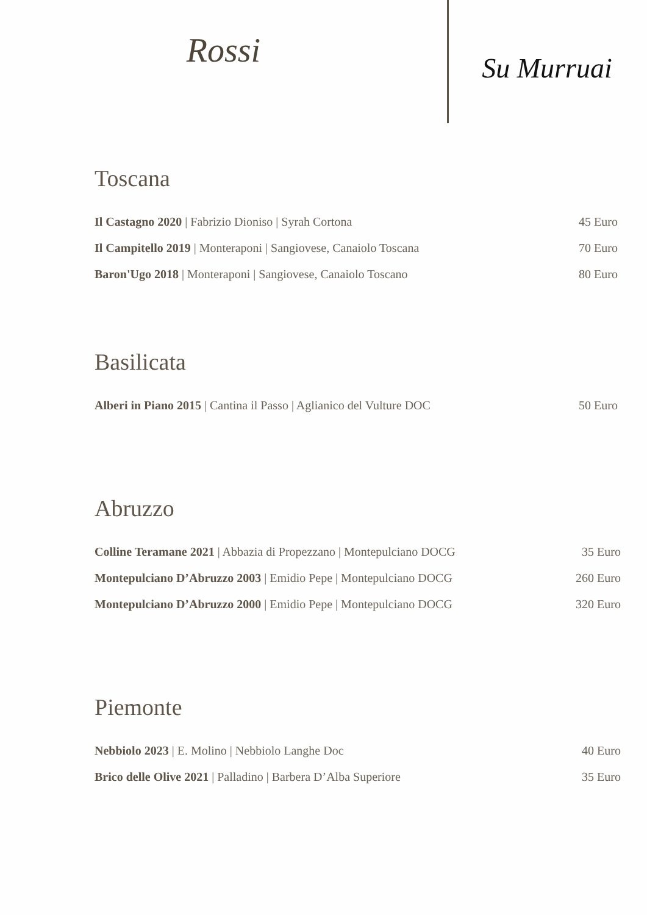Rossi
Su Murruai
Toscana
Il Castagno 2020 | Fabrizio Dioniso | Syrah Cortona 45 Euro
Il Campitello 2019 | Monteraponi | Sangiovese, Canaiolo Toscana 70 Euro
Baron'Ugo 2018 | Monteraponi | Sangiovese, Canaiolo Toscano 80 Euro
Basilicata
Alberi in Piano 2015 | Cantina il Passo | Aglianico del Vulture DOC 50 Euro
Abruzzo
Colline Teramane 2021 | Abbazia di Propezzano | Montepulciano DOCG 35 Euro
Montepulciano D’Abruzzo 2003 | Emidio Pepe | Montepulciano DOCG 260 Euro
Montepulciano D’Abruzzo 2000 | Emidio Pepe | Montepulciano DOCG 320 Euro
Piemonte
Nebbiolo 2023 | E. Molino | Nebbiolo Langhe Doc 40 Euro
Brico delle Olive 2021 | Palladino | Barbera D’Alba Superiore 35 Euro